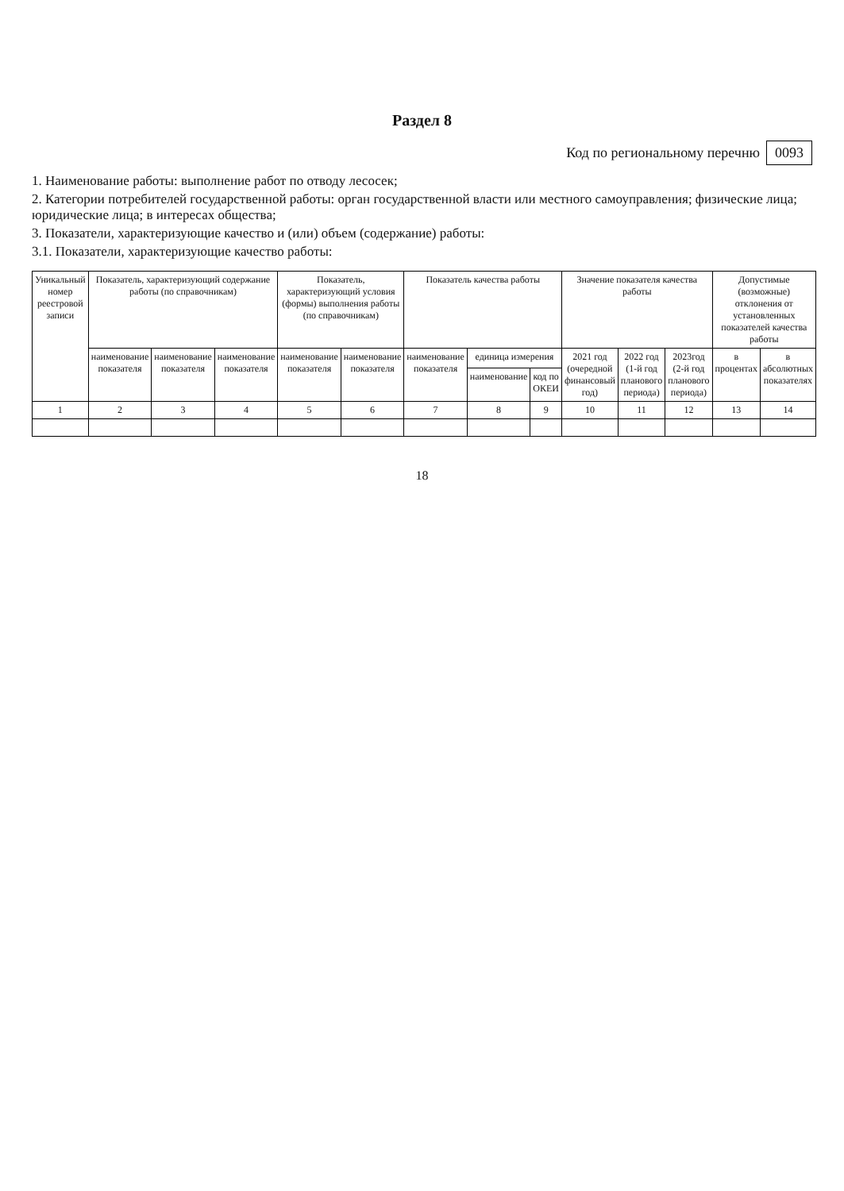Раздел 8
Код по региональному перечню 0093
1. Наименование работы: выполнение работ по отводу лесосек;
2. Категории потребителей государственной работы: орган государственной власти или местного самоуправления; физические лица; юридические лица; в интересах общества;
3. Показатели, характеризующие качество и (или) объем (содержание) работы:
3.1. Показатели, характеризующие качество работы:
| Уникальный номер реестровой записи | Показатель, характеризующий содержание работы (по справочникам) | | | Показатель, характеризующий условия (формы) выполнения работы (по справочникам) | | Показатель качества работы | | | Значение показателя качества работы | | | Допустимые (возможные) отклонения от установленных показателей качества работы | |
| --- | --- | --- | --- | --- | --- | --- | --- | --- | --- | --- | --- | --- | --- |
| | наименование показателя | наименование показателя | наименование показателя | наименование показателя | наименование показателя | наименование показателя | единица измерения | | 2021 год (очередной финансовый год) | 2022 год (1-й год планового периода) | 2023год (2-й год планового периода) | в процентах | в абсолютных показателях |
| | | | | | | | наименование | код по ОКЕИ | | | | | |
| 1 | 2 | 3 | 4 | 5 | 6 | 7 | 8 | 9 | 10 | 11 | 12 | 13 | 14 |
18